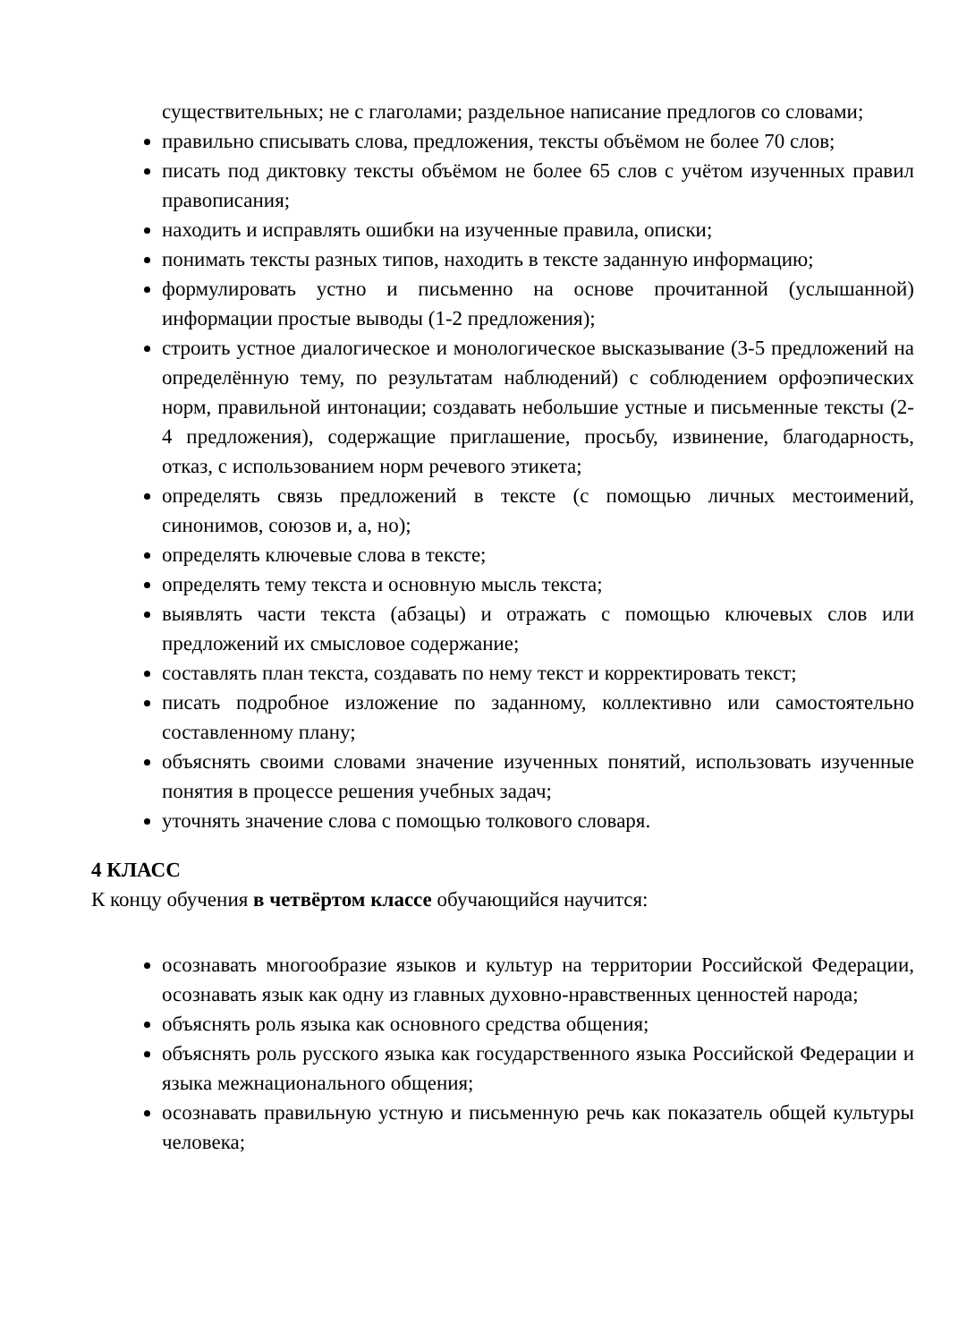существительных; не с глаголами; раздельное написание предлогов со словами;
правильно списывать слова, предложения, тексты объёмом не более 70 слов;
писать под диктовку тексты объёмом не более 65 слов с учётом изученных правил правописания;
находить и исправлять ошибки на изученные правила, описки;
понимать тексты разных типов, находить в тексте заданную информацию;
формулировать устно и письменно на основе прочитанной (услышанной) информации простые выводы (1-2 предложения);
строить устное диалогическое и монологическое высказывание (3-5 предложений на определённую тему, по результатам наблюдений) с соблюдением орфоэпических норм, правильной интонации; создавать небольшие устные и письменные тексты (2-4 предложения), содержащие приглашение, просьбу, извинение, благодарность, отказ, с использованием норм речевого этикета;
определять связь предложений в тексте (с помощью личных местоимений, синонимов, союзов и, а, но);
определять ключевые слова в тексте;
определять тему текста и основную мысль текста;
выявлять части текста (абзацы) и отражать с помощью ключевых слов или предложений их смысловое содержание;
составлять план текста, создавать по нему текст и корректировать текст;
писать подробное изложение по заданному, коллективно или самостоятельно составленному плану;
объяснять своими словами значение изученных понятий, использовать изученные понятия в процессе решения учебных задач;
уточнять значение слова с помощью толкового словаря.
4 КЛАСС
К концу обучения в четвёртом классе обучающийся научится:
осознавать многообразие языков и культур на территории Российской Федерации, осознавать язык как одну из главных духовно-нравственных ценностей народа;
объяснять роль языка как основного средства общения;
объяснять роль русского языка как государственного языка Российской Федерации и языка межнационального общения;
осознавать правильную устную и письменную речь как показатель общей культуры человека;